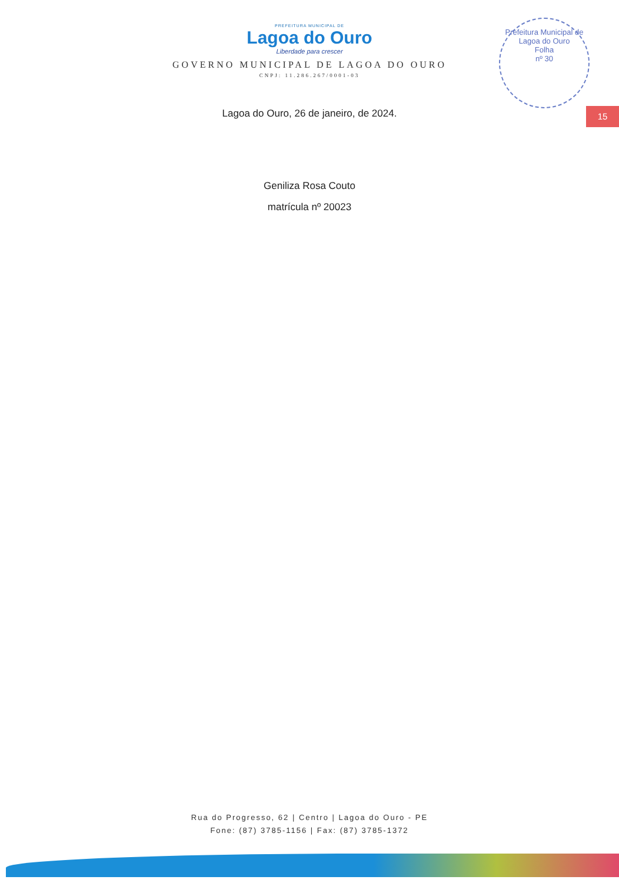Prefeitura Municipal de Lagoa do Ouro
Folha
nº 30
15
PREFEITURA MUNICIPAL DE
Lagoa do Ouro
Liberdade para crescer
GOVERNO MUNICIPAL DE LAGOA DO OURO
CNPJ: 11.286.267/0001-03
Lagoa do Ouro, 26 de janeiro, de 2024.
Geniliza Rosa Couto
matrícula nº 20023
Rua do Progresso, 62 | Centro | Lagoa do Ouro - PE
Fone: (87) 3785-1156 | Fax: (87) 3785-1372